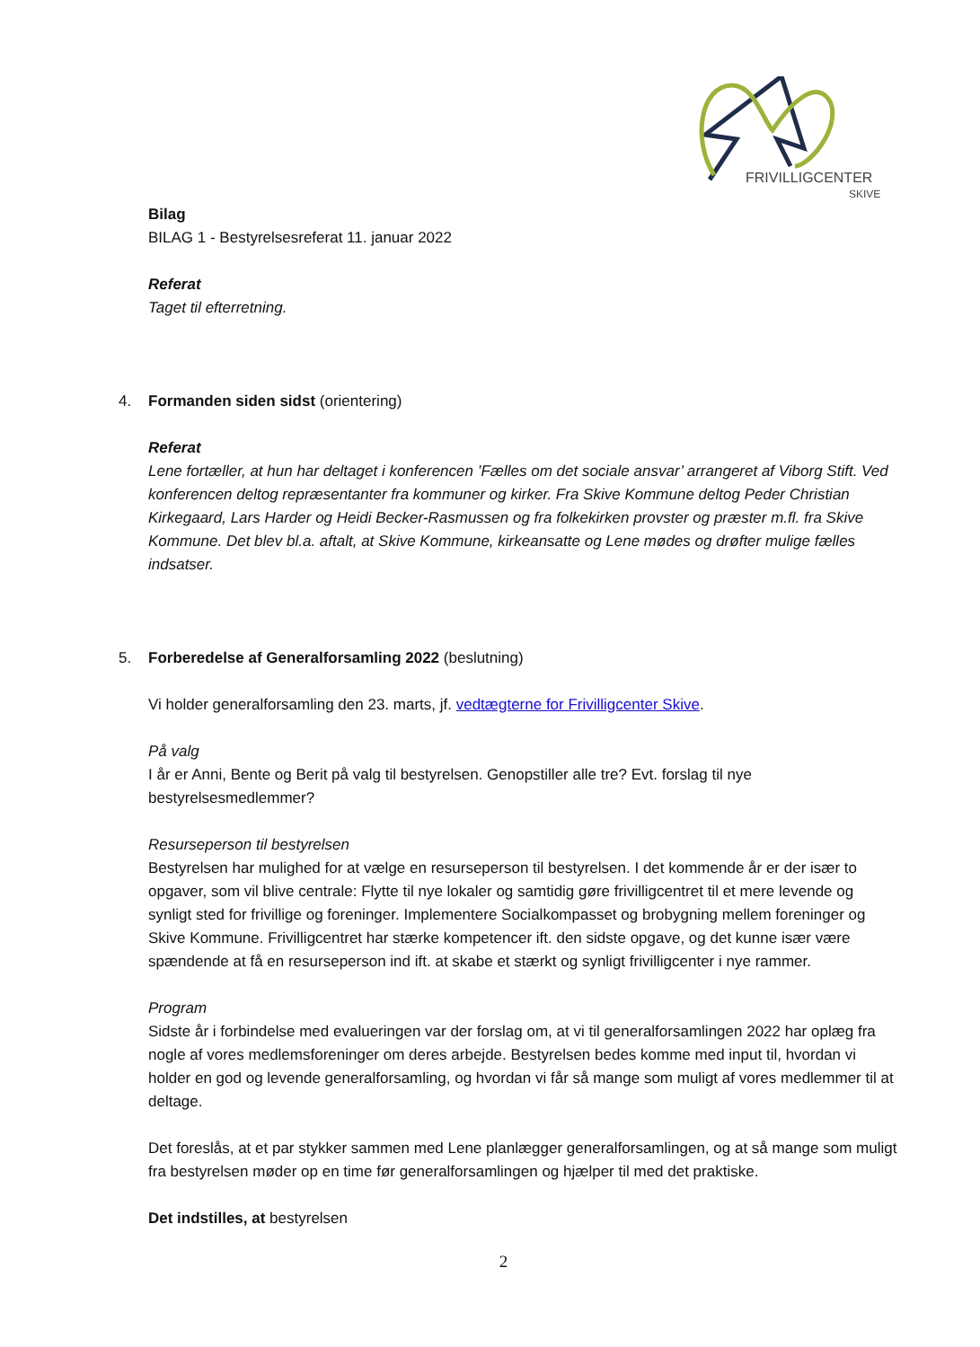FRIVILLIGCENTER
SKIVE
Bilag
BILAG 1 - Bestyrelsesreferat 11. januar 2022
Referat
Taget til efterretning.
4. Formanden siden sidst (orientering)
Referat
Lene fortæller, at hun har deltaget i konferencen ’Fælles om det sociale ansvar’ arrangeret af Viborg Stift. Ved konferencen deltog repræsentanter fra kommuner og kirker. Fra Skive Kommune deltog Peder Christian Kirkegaard, Lars Harder og Heidi Becker-Rasmussen og fra folkekirken provster og præster m.fl. fra Skive Kommune. Det blev bl.a. aftalt, at Skive Kommune, kirkeansatte og Lene mødes og drøfter mulige fælles indsatser.
5. Forberedelse af Generalforsamling 2022 (beslutning)
Vi holder generalforsamling den 23. marts, jf. vedtægterne for Frivilligcenter Skive.
På valg
I år er Anni, Bente og Berit på valg til bestyrelsen. Genopstiller alle tre? Evt. forslag til nye bestyrelsesmedlemmer?
Resurseperson til bestyrelsen
Bestyrelsen har mulighed for at vælge en resurseperson til bestyrelsen. I det kommende år er der især to opgaver, som vil blive centrale: Flytte til nye lokaler og samtidig gøre frivilligcentret til et mere levende og synligt sted for frivillige og foreninger. Implementere Socialkompasset og brobygning mellem foreninger og Skive Kommune. Frivilligcentret har stærke kompetencer ift. den sidste opgave, og det kunne især være spændende at få en resurseperson ind ift. at skabe et stærkt og synligt frivilligcenter i nye rammer.
Program
Sidste år i forbindelse med evalueringen var der forslag om, at vi til generalforsamlingen 2022 har oplæg fra nogle af vores medlemsforeninger om deres arbejde. Bestyrelsen bedes komme med input til, hvordan vi holder en god og levende generalforsamling, og hvordan vi får så mange som muligt af vores medlemmer til at deltage.
Det foreslås, at et par stykker sammen med Lene planlægger generalforsamlingen, og at så mange som muligt fra bestyrelsen møder op en time før generalforsamlingen og hjælper til med det praktiske.
Det indstilles, at bestyrelsen
2